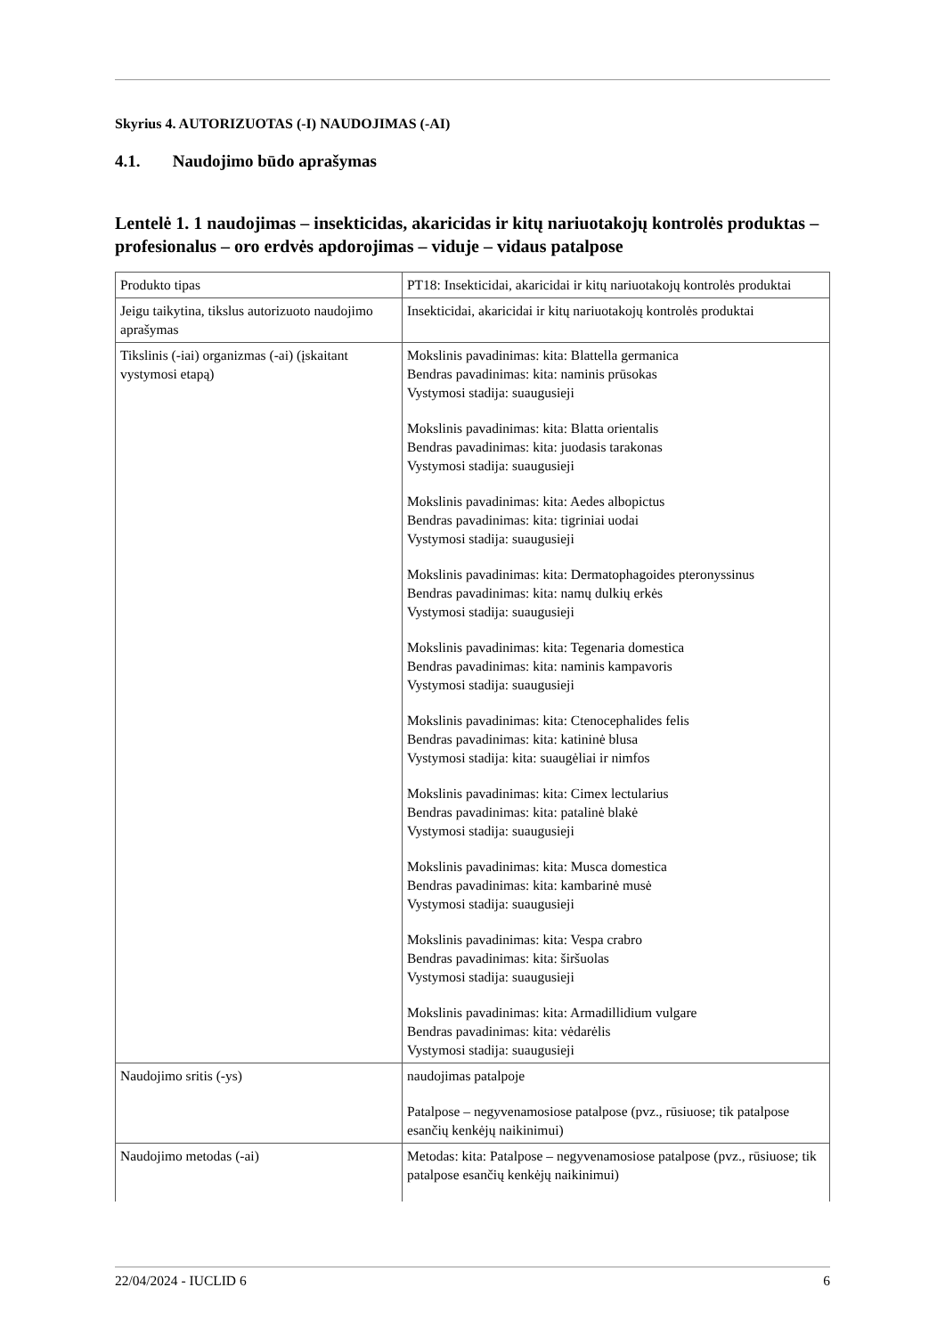Skyrius 4. AUTORIZUOTAS (-I) NAUDOJIMAS (-AI)
4.1. Naudojimo būdo aprašymas
Lentelė 1. 1 naudojimas – insekticidas, akaricidas ir kitų nariuotakojų kontrolės produktas – profesionalus – oro erdvės apdorojimas – viduje – vidaus patalpose
| Produkto tipas | PT18: Insekticidai, akaricidai ir kitų nariuotakojų kontrolės produktai |
| Jeigu taikytina, tikslus autorizuoto naudojimo aprašymas | Insekticidai, akaricidai ir kitų nariuotakojų kontrolės produktai |
| Tikslinis (-iai) organizmas (-ai) (įskaitant vystymosi etapą) | Mokslinis pavadinimas: kita: Blattella germanica Bendras pavadinimas: kita: naminis prūsokas Vystymosi stadija: suaugusieji Mokslinis pavadinimas: kita: Blatta orientalis Bendras pavadinimas: kita: juodasis tarakonas Vystymosi stadija: suaugusieji Mokslinis pavadinimas: kita: Aedes albopictus Bendras pavadinimas: kita: tigriniai uodai Vystymosi stadija: suaugusieji Mokslinis pavadinimas: kita: Dermatophagoides pteronyssinus Bendras pavadinimas: kita: namų dulkių erkės Vystymosi stadija: suaugusieji Mokslinis pavadinimas: kita: Tegenaria domestica Bendras pavadinimas: kita: naminis kampavoris Vystymosi stadija: suaugusieji Mokslinis pavadinimas: kita: Ctenocephalides felis Bendras pavadinimas: kita: katininė blusa Vystymosi stadija: kita: suaugėliai ir nimfos Mokslinis pavadinimas: kita: Cimex lectularius Bendras pavadinimas: kita: patalinė blakė Vystymosi stadija: suaugusieji Mokslinis pavadinimas: kita: Musca domestica Bendras pavadinimas: kita: kambarinė musė Vystymosi stadija: suaugusieji Mokslinis pavadinimas: kita: Vespa crabro Bendras pavadinimas: kita: širšuolas Vystymosi stadija: suaugusieji Mokslinis pavadinimas: kita: Armadillidium vulgare Bendras pavadinimas: kita: vėdarėlis Vystymosi stadija: suaugusieji |
| Naudojimo sritis (-ys) | naudojimas patalpoje Patalpose – negyvenamosiose patalpose (pvz., rūsiuose; tik patalpose esančių kenkėjų naikinimui) |
| Naudojimo metodas (-ai) | Metodas: kita: Patalpose – negyvenamosiose patalpose (pvz., rūsiuose; tik patalpose esančių kenkėjų naikinimui) |
22/04/2024 - IUCLID 6 6